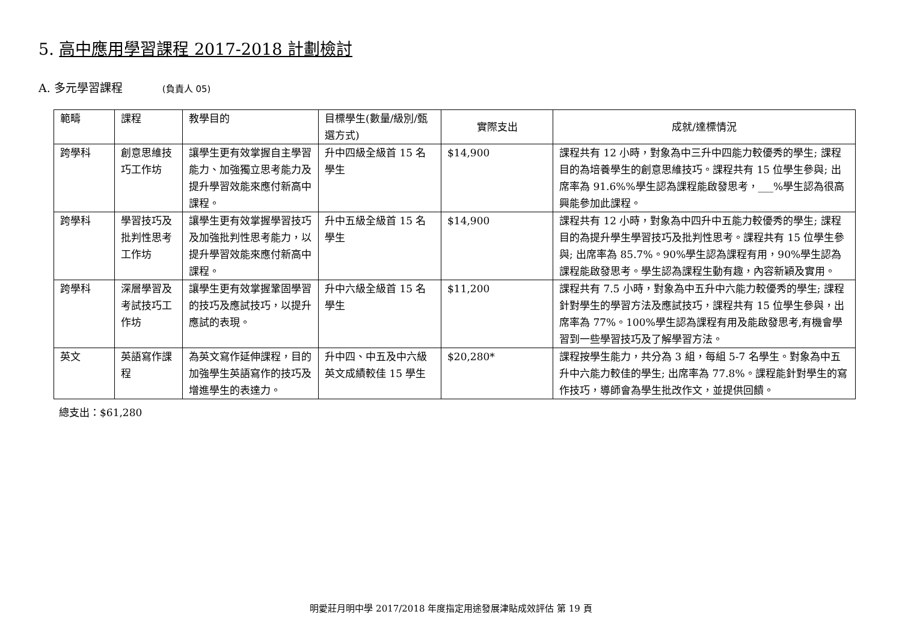5. 高中應用學習課程 2017-2018 計劃檢討
A. 多元學習課程 (負責人 05)
| 範疇 | 課程 | 教學目的 | 目標學生(數量/級別/甄選方式) | 實際支出 | 成就/達標情況 |
| --- | --- | --- | --- | --- | --- |
| 跨學科 | 創意思維技巧工作坊 | 讓學生更有效掌握自主學習能力、加強獨立思考能力及提升學習效能來應付新高中課程。 | 升中四級全級首 15 名學生 | $14,900 | 課程共有 12 小時，對象為中三升中四能力較優秀的學生; 課程目的為培養學生的創意思維技巧。課程共有 15 位學生參與; 出席率為 91.6%%學生認為課程能啟發思考，___%學生認為很高興能參加此課程。 |
| 跨學科 | 學習技巧及批判性思考工作坊 | 讓學生更有效掌握學習技巧及加強批判性思考能力，以提升學習效能來應付新高中課程。 | 升中五級全級首 15 名學生 | $14,900 | 課程共有 12 小時，對象為中四升中五能力較優秀的學生; 課程目的為提升學生學習技巧及批判性思考。課程共有 15 位學生參與; 出席率為 85.7%。90%學生認為課程有用，90%學生認為課程能啟發思考。學生認為課程生動有趣，內容新穎及實用。 |
| 跨學科 | 深層學習及考試技巧工作坊 | 讓學生更有效掌握鞏固學習的技巧及應試技巧，以提升應試的表現。 | 升中六級全級首 15 名學生 | $11,200 | 課程共有 7.5 小時，對象為中五升中六能力較優秀的學生; 課程針對學生的學習方法及應試技巧，課程共有 15 位學生參與，出席率為 77%。100%學生認為課程有用及能啟發思考,有機會學習到一些學習技巧及了解學習方法。 |
| 英文 | 英語寫作課程 | 為英文寫作延伸課程，目的加強學生英語寫作的技巧及增進學生的表達力。 | 升中四、中五及中六級英文成績較佳 15 學生 | $20,280* | 課程按學生能力，共分為 3 組，每組 5-7 名學生。對象為中五升中六能力較佳的學生; 出席率為 77.8%。課程能針對學生的寫作技巧，導師會為學生批改作文，並提供回饋。 |
總支出：$61,280
明愛莊月明中學 2017/2018 年度指定用途發展津貼成效評估 第 19 頁